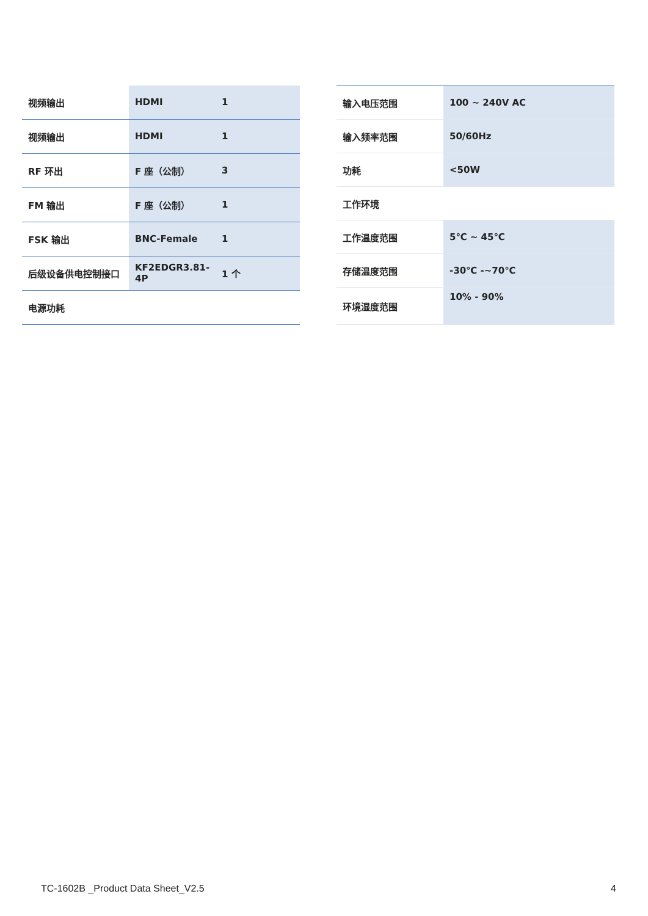| 视频输出 | HDMI | 1 |
| 视频输出 | HDMI | 1 |
| RF 环出 | F 座（公制） | 3 |
| FM 输出 | F 座（公制） | 1 |
| FSK 输出 | BNC-Female | 1 |
| 后级设备供电控制接口 | KF2EDGR3.81-4P | 1 个 |
| 电源功耗 | | |
| 输入电压范围 | 100 ~ 240V AC |
| 输入频率范围 | 50/60Hz |
| 功耗 | <50W |
| 工作环境 | |
| 工作温度范围 | 5℃ ~ 45℃ |
| 存储温度范围 | -30℃ -~70℃ |
| 环境湿度范围 | 10% - 90% |
TC-1602B _Product Data Sheet_V2.5 4